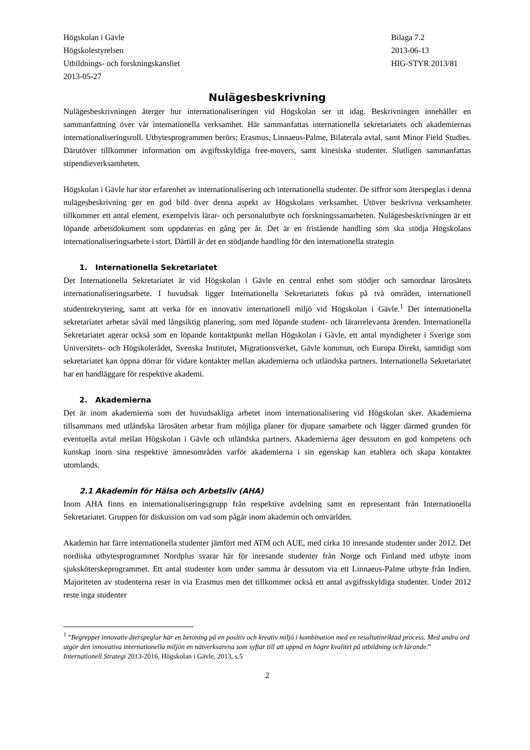Högskolan i Gävle
Högskolestyrelsen
Utbildnings- och forskningskansliet
2013-05-27
Bilaga 7.2
2013-06-13
HIG-STYR 2013/81
Nulägesbeskrivning
Nulägesbeskrivningen återger hur internationaliseringen vid Högskolan ser ut idag. Beskrivningen innehåller en sammanfattning över vår internationella verksamhet. Här sammanfattas internationella sekretariatets och akademiernas internationaliseringsroll. Utbytesprogrammen berörs; Erasmus, Linnaeus-Palme, Bilaterala avtal, samt Minor Field Studies. Därutöver tillkommer information om avgiftsskyldiga free-movers, samt kinesiska studenter. Slutligen sammanfattas stipendieverksamheten.
Högskolan i Gävle har stor erfarenhet av internationalisering och internationella studenter. De siffror som återspeglas i denna nulägesbeskrivning ger en god bild över denna aspekt av Högskolans verksamhet. Utöver beskrivna verksamheter tillkommer ett antal element, exempelvis lärar- och personalutbyte och forskningssamarbeten. Nulägesbeskrivningen är ett löpande arbetsdokument som uppdateras en gång per år. Det är en fristående handling som ska stödja Högskolans internationaliseringsarbete i stort. Därtill är det en stödjande handling för den internationella strategin
1. Internationella Sekretariatet
Det Internationella Sekretariatet är vid Högskolan i Gävle en central enhet som stödjer och samordnar lärosätets internationaliseringsarbete. I huvudsak ligger Internationella Sekretariatets fokus på två områden, internationell studentrekrytering, samt att verka för en innovativ internationell miljö vid Högskolan i Gävle.<sup>1</sup> Det internationella sekretariatet arbetar såväl med långsiktig planering, som med löpande student- och lärarrelevanta ärenden. Internationella Sekretariatet agerar också som en löpande kontaktpunkt mellan Högskolan i Gävle, ett antal myndigheter i Sverige som Universitets- och Högskolerådet, Svenska Institutet, Migrationsverket, Gävle kommun, och Europa Direkt, samtidigt som sekretariatet kan öppna dörrar för vidare kontakter mellan akademierna och utländska partners. Internationella Sekretariatet har en handläggare för respektive akademi.
2. Akademierna
Det är inom akademierna som det huvudsakliga arbetet inom internationalisering vid Högskolan sker. Akademierna tillsammans med utländska lärosäten arbetar fram möjliga planer för djupare samarbete och lägger därmed grunden för eventuella avtal mellan Högskolan i Gävle och utländska partners. Akademierna äger dessutom en god kompetens och kunskap inom sina respektive ämnesområden varför akademierna i sin egenskap kan etablera och skapa kontakter utomlands.
2.1 Akademin för Hälsa och Arbetsliv (AHA)
Inom AHA finns en internationaliseringsgrupp från respektive avdelning samt en representant från Internationella Sekretariatet. Gruppen för diskussion om vad som pågår inom akademin och omvärlden.
Akademin har färre internationella studenter jämfört med ATM och AUE, med cirka 10 inresande studenter under 2012. Det nordiska utbytesprogrammet Nordplus svarar här för inresande studenter från Norge och Finland med utbyte inom sjuksköterskeprogrammet. Ett antal studenter kom under samma år dessutom via ett Linnaeus-Palme utbyte från Indien. Majoriteten av studenterna reser in via Erasmus men det tillkommer också ett antal avgiftsskyldiga studenter. Under 2012 reste inga studenter
<sup>1</sup> ”Begreppet innovativ återspeglar här en betoning på en positiv och kreativ miljö i kombination med en resultatinriktad process. Med andra ord utgör den innovativa internationella miljön en nätverksarena som syftar till att uppnå en högre kvalitet på utbildning och lärande.” Internationell Strategi 2013-2016, Högskolan i Gävle, 2013, s.5
2